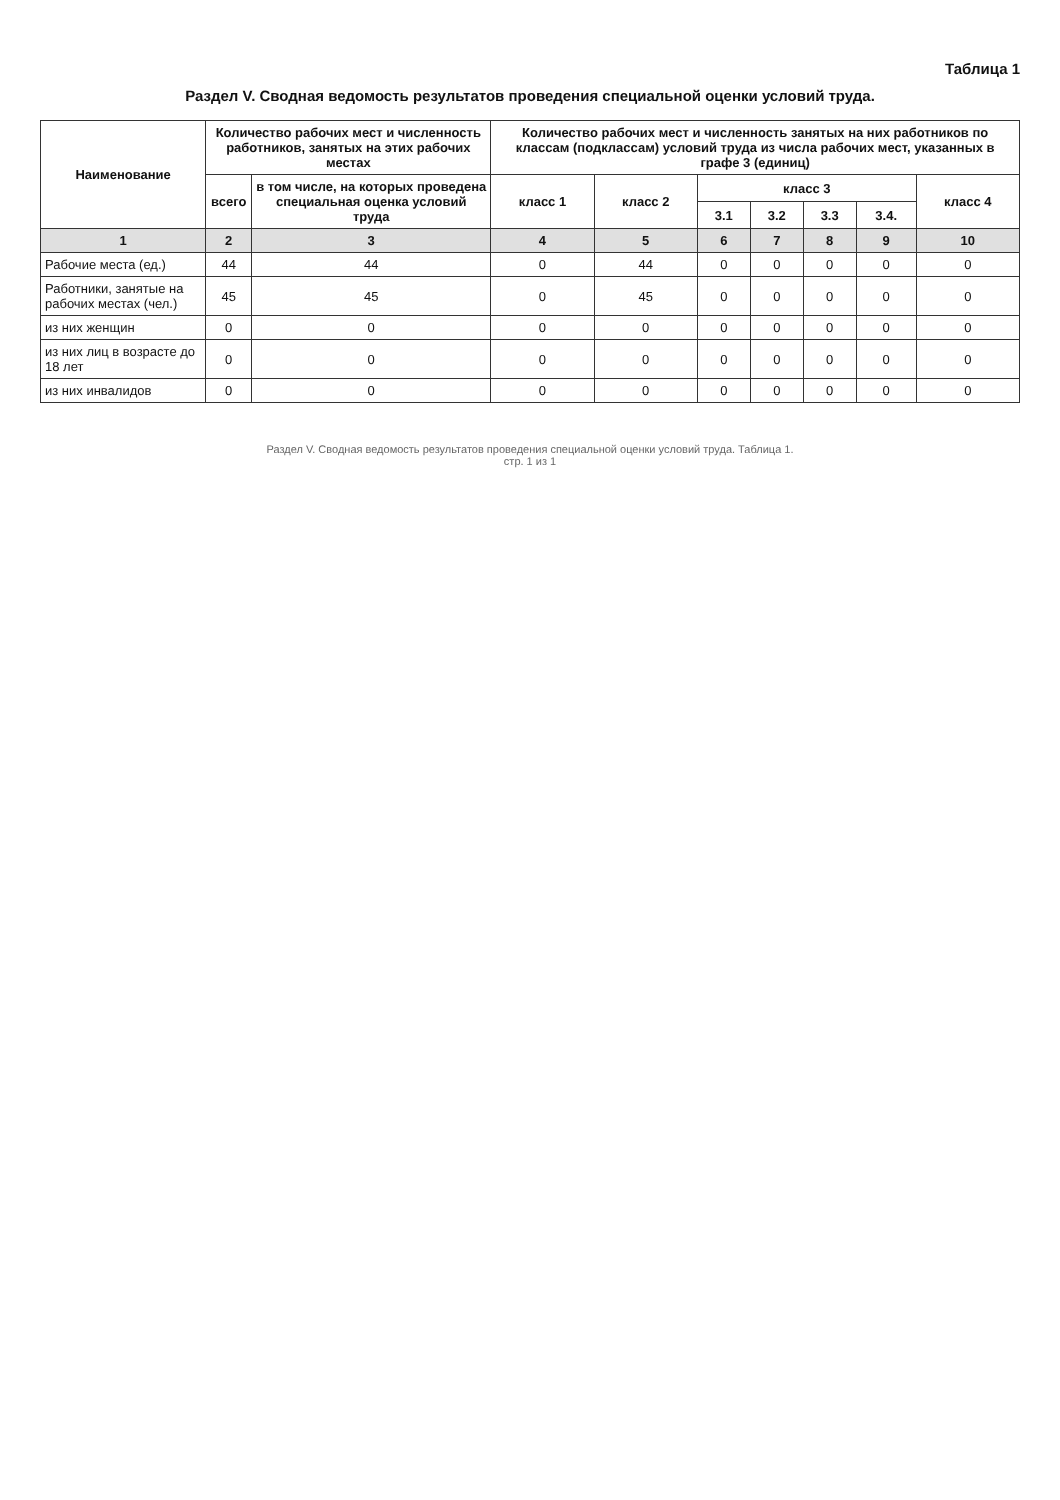Таблица 1
Раздел V. Сводная ведомость результатов проведения специальной оценки условий труда.
| Наименование | Количество рабочих мест и численность работников, занятых на этих рабочих местах | | Количество рабочих мест и численность занятых на них работников по классам (подклассам) условий труда из числа рабочих мест, указанных в графе 3 (единиц) | | | | | | |
| --- | --- | --- | --- | --- | --- | --- | --- | --- | --- |
| | всего | в том числе, на которых проведена специальная оценка условий труда | класс 1 | класс 2 | класс 3 | | | | класс 4 |
| | | | | | 3.1 | 3.2 | 3.3 | 3.4. | |
| 1 | 2 | 3 | 4 | 5 | 6 | 7 | 8 | 9 | 10 |
| Рабочие места (ед.) | 44 | 44 | 0 | 44 | 0 | 0 | 0 | 0 | 0 |
| Работники, занятые на рабочих местах (чел.) | 45 | 45 | 0 | 45 | 0 | 0 | 0 | 0 | 0 |
| из них женщин | 0 | 0 | 0 | 0 | 0 | 0 | 0 | 0 | 0 |
| из них лиц в возрасте до 18 лет | 0 | 0 | 0 | 0 | 0 | 0 | 0 | 0 | 0 |
| из них инвалидов | 0 | 0 | 0 | 0 | 0 | 0 | 0 | 0 | 0 |
Раздел V. Сводная ведомость результатов проведения специальной оценки условий труда. Таблица 1.
стр. 1 из 1